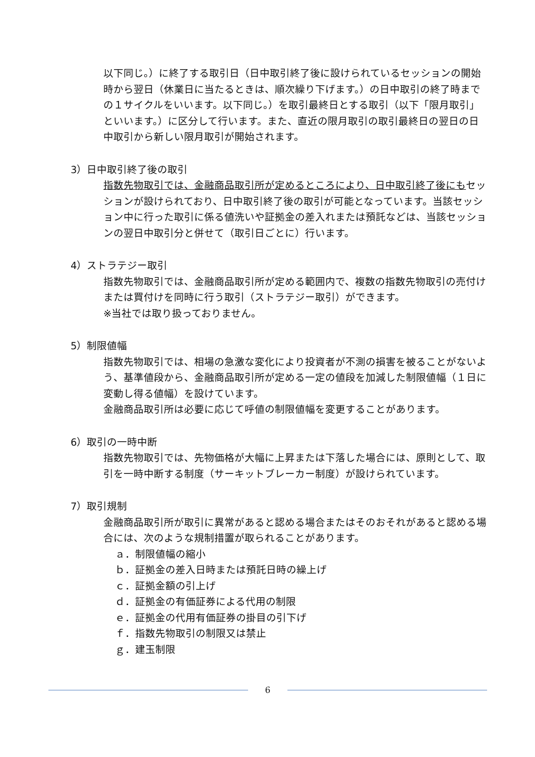以下同じ。）に終了する取引日（日中取引終了後に設けられているセッションの開始時から翌日（休業日に当たるときは、順次繰り下げます。）の日中取引の終了時までの１サイクルをいいます。以下同じ。）を取引最終日とする取引（以下「限月取引」といいます。）に区分して行います。また、直近の限月取引の取引最終日の翌日の日中取引から新しい限月取引が開始されます。
3）日中取引終了後の取引
指数先物取引では、金融商品取引所が定めるところにより、日中取引終了後にもセッションが設けられており、日中取引終了後の取引が可能となっています。当該セッション中に行った取引に係る値洗いや証拠金の差入れまたは預託などは、当該セッションの翌日中取引分と併せて（取引日ごとに）行います。
4）ストラテジー取引
指数先物取引では、金融商品取引所が定める範囲内で、複数の指数先物取引の売付けまたは買付けを同時に行う取引（ストラテジー取引）ができます。
※当社では取り扱っておりません。
5）制限値幅
指数先物取引では、相場の急激な変化により投資者が不測の損害を被ることがないよう、基準値段から、金融商品取引所が定める一定の値段を加減した制限値幅（１日に変動し得る値幅）を設けています。
金融商品取引所は必要に応じて呼値の制限値幅を変更することがあります。
6）取引の一時中断
指数先物取引では、先物価格が大幅に上昇または下落した場合には、原則として、取引を一時中断する制度（サーキットブレーカー制度）が設けられています。
7）取引規制
金融商品取引所が取引に異常があると認める場合またはそのおそれがあると認める場合には、次のような規制措置が取られることがあります。
ａ．制限値幅の縮小
ｂ．証拠金の差入日時または預託日時の繰上げ
ｃ．証拠金額の引上げ
ｄ．証拠金の有価証券による代用の制限
ｅ．証拠金の代用有価証券の掛目の引下げ
ｆ．指数先物取引の制限又は禁止
ｇ．建玉制限
6